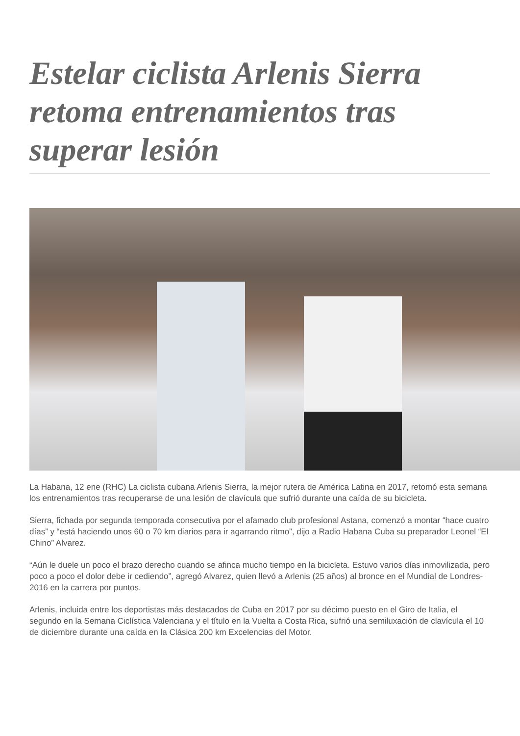Estelar ciclista Arlenis Sierra retoma entrenamientos tras superar lesión
La Habana, 12 ene (RHC) La ciclista cubana Arlenis Sierra, la mejor rutera de América Latina en 2017, retomó esta semana los entrenamientos tras recuperarse de una lesión de clavícula que sufrió durante una caída de su bicicleta.
Sierra, fichada por segunda temporada consecutiva por el afamado club profesional Astana, comenzó a montar “hace cuatro días” y “está haciendo unos 60 o 70 km diarios para ir agarrando ritmo”, dijo a Radio Habana Cuba su preparador Leonel “El Chino” Alvarez.
“Aún le duele un poco el brazo derecho cuando se afinca mucho tiempo en la bicicleta. Estuvo varios días inmovilizada, pero poco a poco el dolor debe ir cediendo”, agregó Alvarez, quien llevó a Arlenis (25 años) al bronce en el Mundial de Londres-2016 en la carrera por puntos.
Arlenis, incluida entre los deportistas más destacados de Cuba en 2017 por su décimo puesto en el Giro de Italia, el segundo en la Semana Ciclística Valenciana y el título en la Vuelta a Costa Rica, sufrió una semiluxación de clavícula el 10 de diciembre durante una caída en la Clásica 200 km Excelencias del Motor.